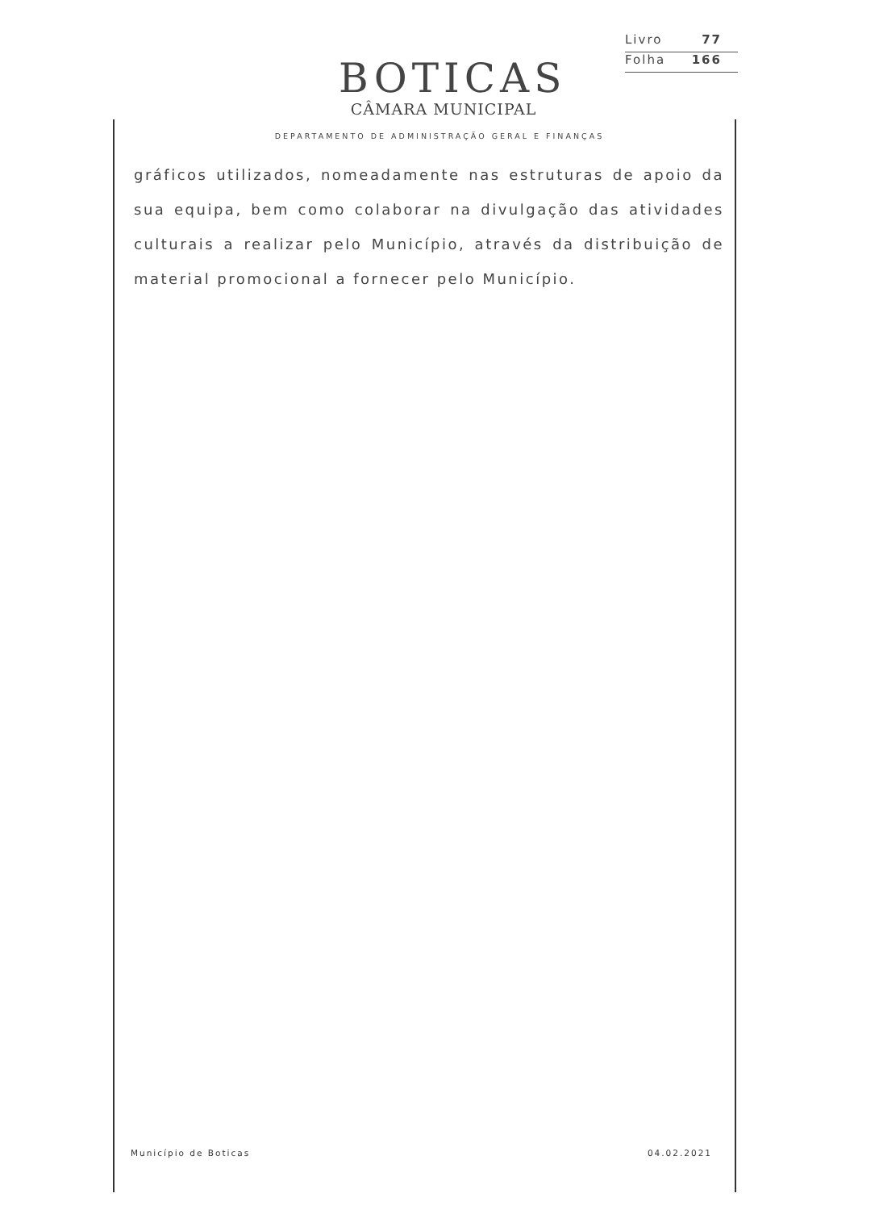BOTICAS
CÂMARA MUNICIPAL
Livro 77
Folha 166
DEPARTAMENTO DE ADMINISTRAÇÃO GERAL E FINANÇAS
gráficos utilizados, nomeadamente nas estruturas de apoio da sua equipa, bem como colaborar na divulgação das atividades culturais a realizar pelo Município, através da distribuição de material promocional a fornecer pelo Município.
Município de Boticas 04.02.2021